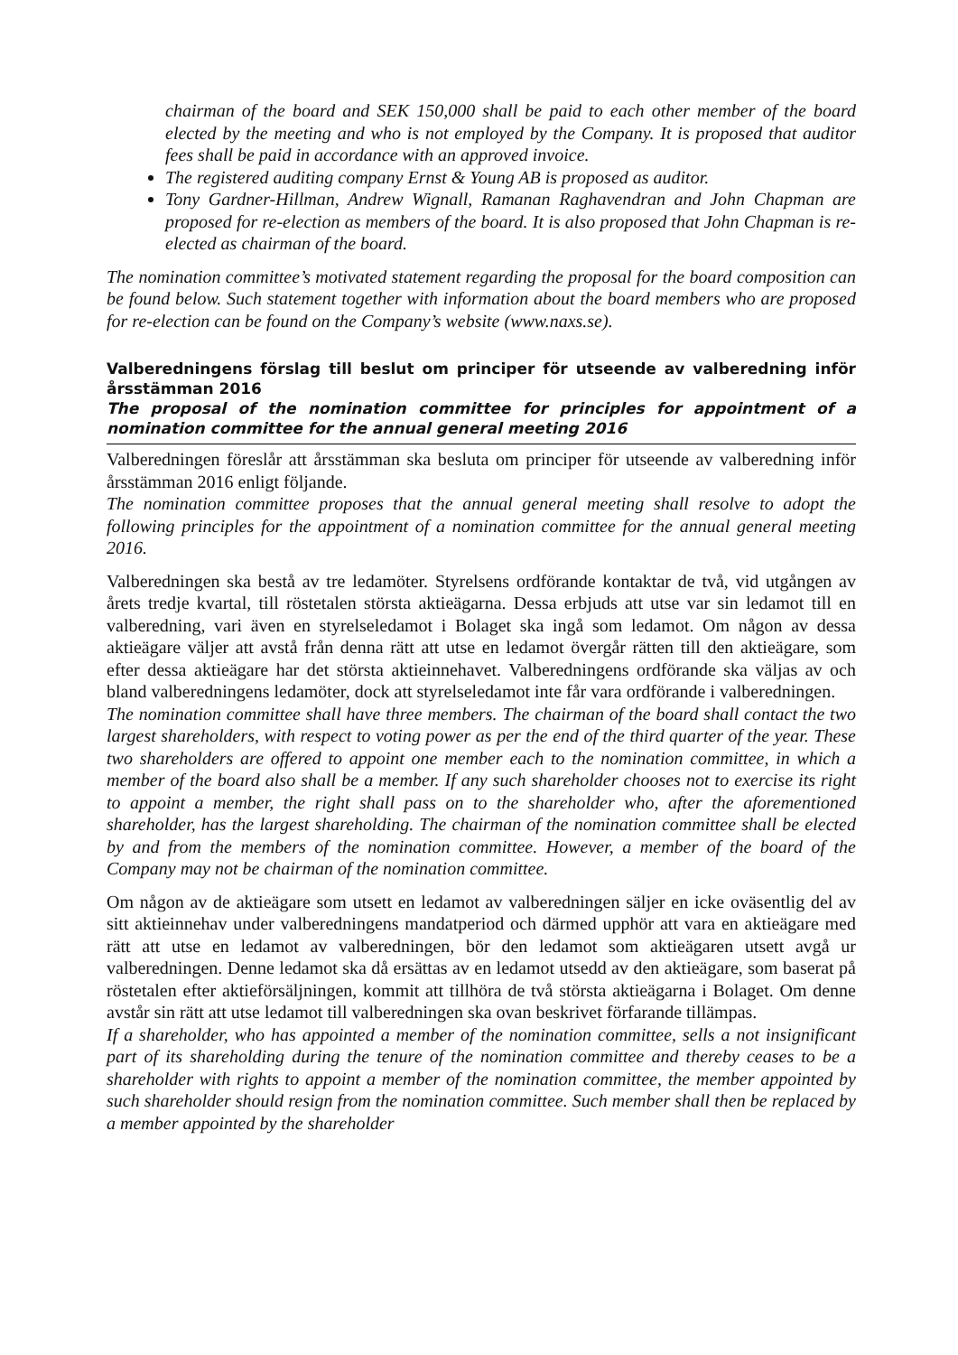chairman of the board and SEK 150,000 shall be paid to each other member of the board elected by the meeting and who is not employed by the Company. It is proposed that auditor fees shall be paid in accordance with an approved invoice.
The registered auditing company Ernst & Young AB is proposed as auditor.
Tony Gardner-Hillman, Andrew Wignall, Ramanan Raghavendran and John Chapman are proposed for re-election as members of the board. It is also proposed that John Chapman is re-elected as chairman of the board.
The nomination committee’s motivated statement regarding the proposal for the board composition can be found below. Such statement together with information about the board members who are proposed for re-election can be found on the Company’s website (www.naxs.se).
Valberedningens förslag till beslut om principer för utseende av valberedning inför årsstämman 2016
The proposal of the nomination committee for principles for appointment of a nomination committee for the annual general meeting 2016
Valberedningen föreslår att årsstämman ska besluta om principer för utseende av valberedning inför årsstämman 2016 enligt följande.
The nomination committee proposes that the annual general meeting shall resolve to adopt the following principles for the appointment of a nomination committee for the annual general meeting 2016.
Valberedningen ska bestå av tre ledamöter. Styrelsens ordförande kontaktar de två, vid utgången av årets tredje kvartal, till röstetalen största aktieägarna. Dessa erbjuds att utse var sin ledamot till en valberedning, vari även en styrelseledamot i Bolaget ska ingå som ledamot. Om någon av dessa aktieägare väljer att avstå från denna rätt att utse en ledamot övergår rätten till den aktieägare, som efter dessa aktieägare har det största aktieinnehavet. Valberedningens ordförande ska väljas av och bland valberedningens ledamöter, dock att styrelseledamot inte får vara ordförande i valberedningen.
The nomination committee shall have three members. The chairman of the board shall contact the two largest shareholders, with respect to voting power as per the end of the third quarter of the year. These two shareholders are offered to appoint one member each to the nomination committee, in which a member of the board also shall be a member. If any such shareholder chooses not to exercise its right to appoint a member, the right shall pass on to the shareholder who, after the aforementioned shareholder, has the largest shareholding. The chairman of the nomination committee shall be elected by and from the members of the nomination committee. However, a member of the board of the Company may not be chairman of the nomination committee.
Om någon av de aktieägare som utsett en ledamot av valberedningen säljer en icke oväsentlig del av sitt aktieinnehav under valberedningens mandatperiod och därmed upphör att vara en aktieägare med rätt att utse en ledamot av valberedningen, bör den ledamot som aktieägaren utsett avgå ur valberedningen. Denne ledamot ska då ersättas av en ledamot utsedd av den aktieägare, som baserat på röstetalen efter aktieförsäljningen, kommit att tillhöra de två största aktieägarna i Bolaget. Om denne avstår sin rätt att utse ledamot till valberedningen ska ovan beskrivet förfarande tillämpas.
If a shareholder, who has appointed a member of the nomination committee, sells a not insignificant part of its shareholding during the tenure of the nomination committee and thereby ceases to be a shareholder with rights to appoint a member of the nomination committee, the member appointed by such shareholder should resign from the nomination committee. Such member shall then be replaced by a member appointed by the shareholder